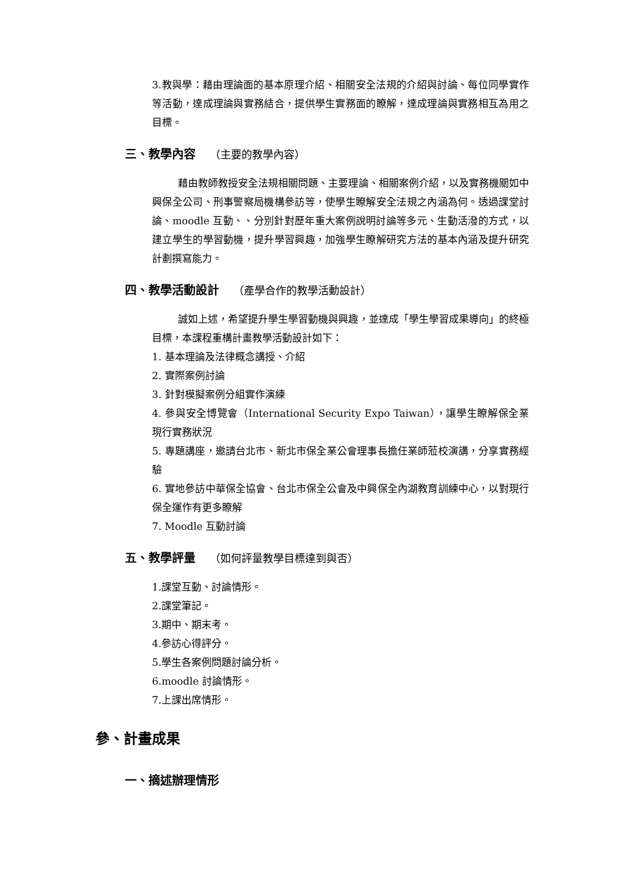3.教與學：藉由理論面的基本原理介紹、相關安全法規的介紹與討論、每位同學實作等活動，達成理論與實務結合，提供學生實務面的瞭解，達成理論與實務相互為用之目標。
三、教學內容 （主要的教學內容）
藉由教師教授安全法規相關問題、主要理論、相關案例介紹，以及實務機關如中興保全公司、刑事警察局機構參訪等，使學生瞭解安全法規之內涵為何。透過課堂討論、moodle 互動、、分別針對歷年重大案例說明討論等多元、生動活潑的方式，以建立學生的學習動機，提升學習興趣，加強學生瞭解研究方法的基本內涵及提升研究計劃撰寫能力。
四、教學活動設計 （產學合作的教學活動設計）
誠如上述，希望提升學生學習動機與興趣，並達成「學生學習成果導向」的終極目標，本課程重構計畫教學活動設計如下：
1. 基本理論及法律概念講授、介紹
2. 實際案例討論
3. 針對模擬案例分組實作演練
4. 參與安全博覽會（International Security Expo Taiwan），讓學生瞭解保全業現行實務狀況
5. 專題講座，邀請台北市、新北市保全業公會理事長擔任業師蒞校演講，分享實務經驗
6. 實地參訪中華保全協會、台北市保全公會及中興保全內湖教育訓練中心，以對現行保全運作有更多瞭解
7. Moodle 互動討論
五、教學評量 （如何評量教學目標達到與否）
1.課堂互動、討論情形。
2.課堂筆記。
3.期中、期末考。
4.參訪心得評分。
5.學生各案例問題討論分析。
6.moodle 討論情形。
7.上課出席情形。
參、計畫成果
一、摘述辦理情形